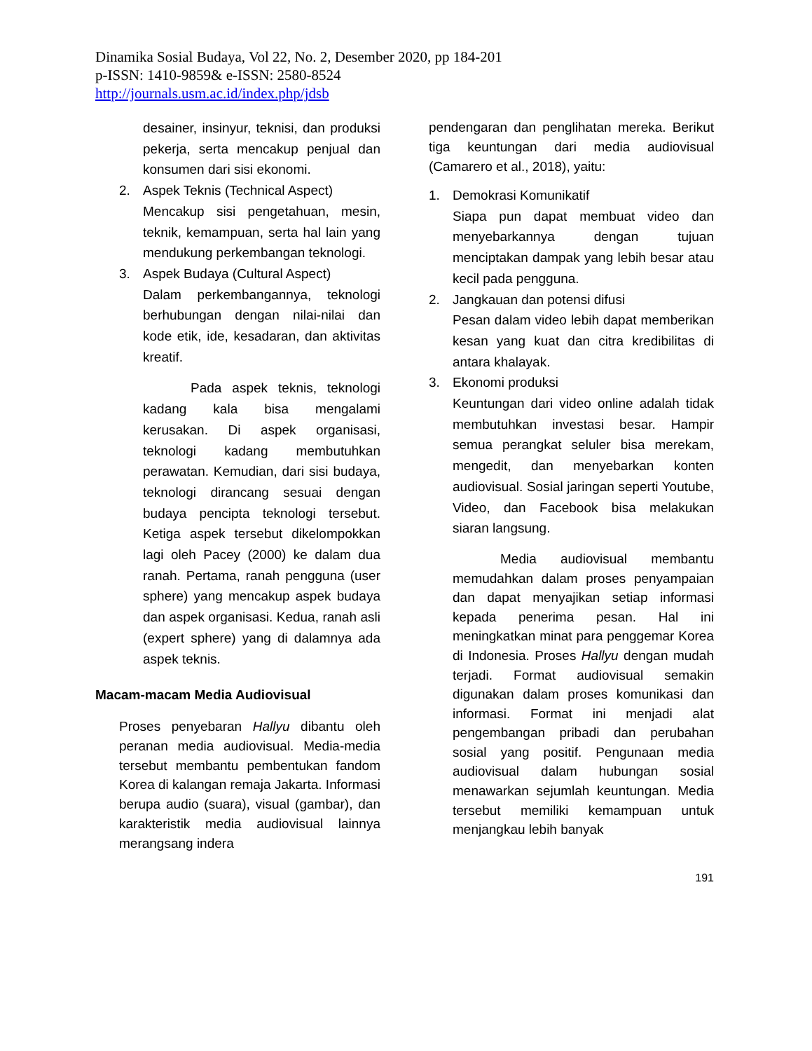Dinamika Sosial Budaya, Vol 22, No. 2, Desember 2020, pp 184-201
p-ISSN: 1410-9859& e-ISSN: 2580-8524
http://journals.usm.ac.id/index.php/jdsb
desainer, insinyur, teknisi, dan produksi pekerja, serta mencakup penjual dan konsumen dari sisi ekonomi.
2. Aspek Teknis (Technical Aspect)
Mencakup sisi pengetahuan, mesin, teknik, kemampuan, serta hal lain yang mendukung perkembangan teknologi.
3. Aspek Budaya (Cultural Aspect)
Dalam perkembangannya, teknologi berhubungan dengan nilai-nilai dan kode etik, ide, kesadaran, dan aktivitas kreatif.
Pada aspek teknis, teknologi kadang kala bisa mengalami kerusakan. Di aspek organisasi, teknologi kadang membutuhkan perawatan. Kemudian, dari sisi budaya, teknologi dirancang sesuai dengan budaya pencipta teknologi tersebut. Ketiga aspek tersebut dikelompokkan lagi oleh Pacey (2000) ke dalam dua ranah. Pertama, ranah pengguna (user sphere) yang mencakup aspek budaya dan aspek organisasi. Kedua, ranah asli (expert sphere) yang di dalamnya ada aspek teknis.
Macam-macam Media Audiovisual
Proses penyebaran Hallyu dibantu oleh peranan media audiovisual. Media-media tersebut membantu pembentukan fandom Korea di kalangan remaja Jakarta. Informasi berupa audio (suara), visual (gambar), dan karakteristik media audiovisual lainnya merangsang indera
pendengaran dan penglihatan mereka. Berikut tiga keuntungan dari media audiovisual (Camarero et al., 2018), yaitu:
1. Demokrasi Komunikatif
Siapa pun dapat membuat video dan menyebarkannya dengan tujuan menciptakan dampak yang lebih besar atau kecil pada pengguna.
2. Jangkauan dan potensi difusi
Pesan dalam video lebih dapat memberikan kesan yang kuat dan citra kredibilitas di antara khalayak.
3. Ekonomi produksi
Keuntungan dari video online adalah tidak membutuhkan investasi besar. Hampir semua perangkat seluler bisa merekam, mengedit, dan menyebarkan konten audiovisual. Sosial jaringan seperti Youtube, Video, dan Facebook bisa melakukan siaran langsung.
Media audiovisual membantu memudahkan dalam proses penyampaian dan dapat menyajikan setiap informasi kepada penerima pesan. Hal ini meningkatkan minat para penggemar Korea di Indonesia. Proses Hallyu dengan mudah terjadi. Format audiovisual semakin digunakan dalam proses komunikasi dan informasi. Format ini menjadi alat pengembangan pribadi dan perubahan sosial yang positif. Pengunaan media audiovisual dalam hubungan sosial menawarkan sejumlah keuntungan. Media tersebut memiliki kemampuan untuk menjangkau lebih banyak
191